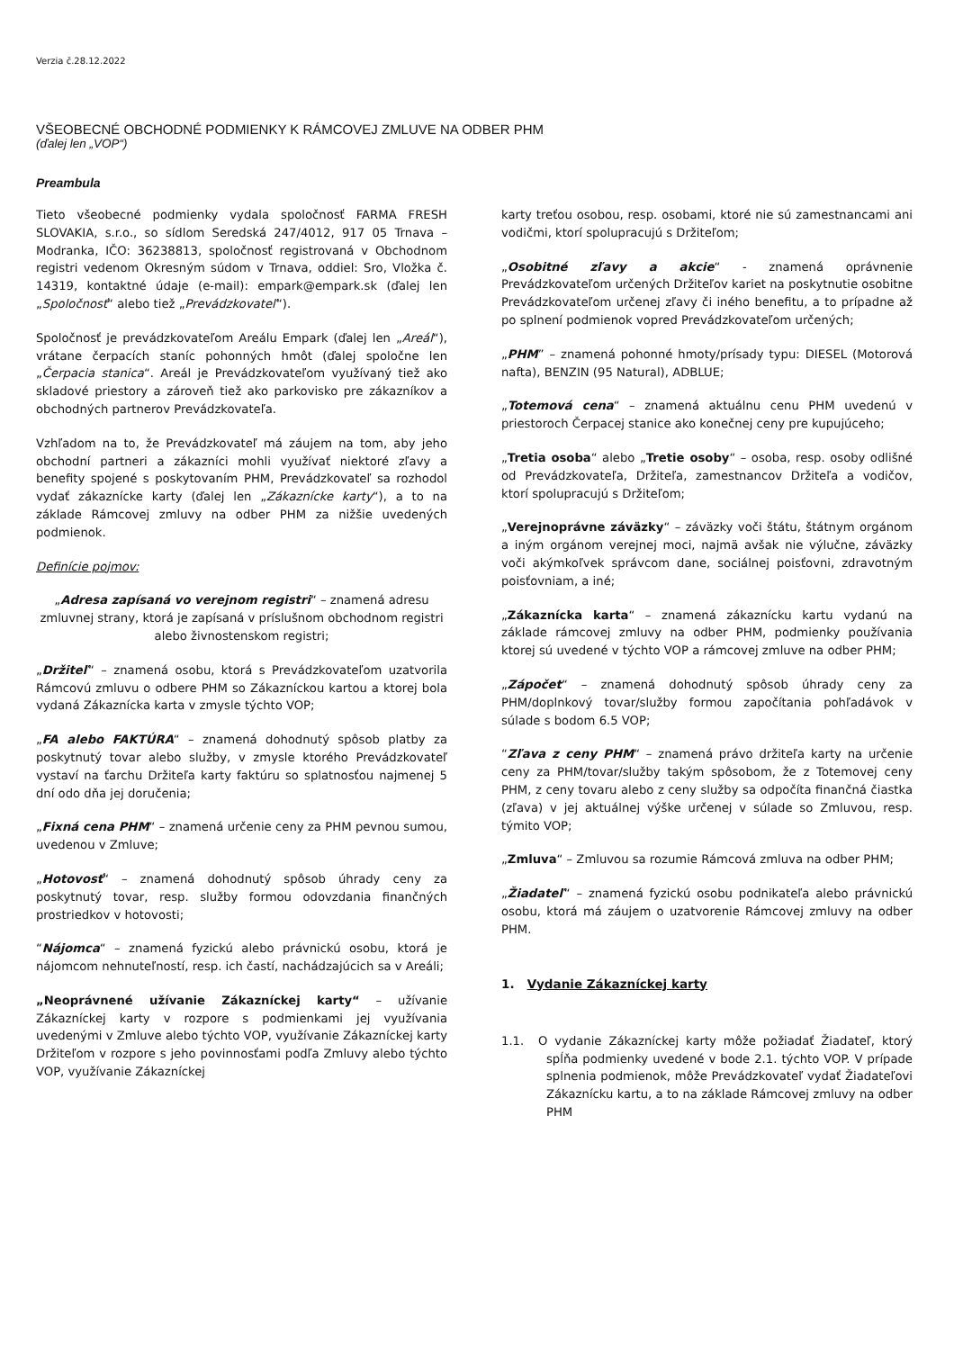Verzia č.28.12.2022
VŠEOBECNÉ OBCHODNÉ PODMIENKY K RÁMCOVEJ ZMLUVE NA ODBER PHM
(ďalej len „VOP“)
Preambula
Tieto všeobecné podmienky vydala spoločnosť FARMA FRESH SLOVAKIA, s.r.o., so sídlom Seredská 247/4012, 917 05 Trnava – Modranka, IČO: 36238813, spoločnosť registrovaná v Obchodnom registri vedenom Okresným súdom v Trnava, oddiel: Sro, Vložka č. 14319, kontaktné údaje (e-mail): empark@empark.sk (ďalej len „Spoločnosť“ alebo tiež „Prevádzkovateľ“).
Spoločnosť je prevádzkovateľom Areálu Empark (ďalej len „Areál“), vrátane čerpacích staníc pohonných hmôt (ďalej spoločne len „Čerpacia stanica“. Areál je Prevádzkovateľom využívaný tiež ako skladové priestory a zároveň tiež ako parkovisko pre zákazníkov a obchodných partnerov Prevádzkovateľa.
Vzhľadom na to, že Prevádzkovateľ má záujem na tom, aby jeho obchodní partneri a zákazníci mohli využívať niektoré zľavy a benefity spojené s poskytovaním PHM, Prevádzkovateľ sa rozhodol vydať zákaznícke karty (ďalej len „Zákaznícke karty“), a to na základe Rámcovej zmluvy na odber PHM za nižšie uvedených podmienok.
Definície pojmov:
„Adresa zapísaná vo verejnom registri“ – znamená adresu zmluvnej strany, ktorá je zapísaná v príslušnom obchodnom registri alebo živnostenskom registri;
„Držiteľ“ – znamená osobu, ktorá s Prevádzkovateľom uzatvorila Rámcovú zmluvu o odbere PHM so Zákazníckou kartou a ktorej bola vydaná Zákaznícka karta v zmysle týchto VOP;
„FA alebo FAKTÚRA“ – znamená dohodnutý spôsob platby za poskytnutý tovar alebo služby, v zmysle ktorého Prevádzkovateľ vystaví na ťarchu Držiteľa karty faktúru so splatnosťou najmenej 5 dní odo dňa jej doručenia;
„Fixná cena PHM“ – znamená určenie ceny za PHM pevnou sumou, uvedenou v Zmluve;
„Hotovosť“ – znamená dohodnutý spôsob úhrady ceny za poskytnutý tovar, resp. služby formou odovzdania finančných prostriedkov v hotovosti;
“Nájomca“ – znamená fyzickú alebo právnickú osobu, ktorá je nájomcom nehnuteľností, resp. ich častí, nachádzajúcich sa v Areáli;
„Neoprávnené užívanie Zákazníckej karty“ – užívanie Zákazníckej karty v rozpore s podmienkami jej využívania uvedenými v Zmluve alebo týchto VOP, využívanie Zákazníckej karty Držiteľom v rozpore s jeho povinnosťami podľa Zmluvy alebo týchto VOP, využívanie Zákazníckej
karty treťou osobou, resp. osobami, ktoré nie sú zamestnancami ani vodičmi, ktorí spolupracujú s Držiteľom;
„Osobitné zľavy a akcie“ - znamená oprávnenie Prevádzkovateľom určených Držiteľov kariet na poskytnutie osobitne Prevádzkovateľom určenej zľavy či iného benefitu, a to prípadne až po splnení podmienok vopred Prevádzkovateľom určených;
„PHM” – znamená pohonné hmoty/prísady typu: DIESEL (Motorová nafta), BENZIN (95 Natural), ADBLUE;
„Totemová cena“ – znamená aktuálnu cenu PHM uvedenú v priestoroch Čerpacej stanice ako konečnej ceny pre kupujúceho;
„Tretia osoba“ alebo „Tretie osoby“ – osoba, resp. osoby odlišné od Prevádzkovateľa, Držiteľa, zamestnancov Držiteľa a vodičov, ktorí spolupracujú s Držiteľom;
„Verejnoprávne záväzky“ – záväzky voči štátu, štátnym orgánom a iným orgánom verejnej moci, najmä avšak nie výlučne, záväzky voči akýmkoľvek správcom dane, sociálnej poisťovni, zdravotným poisťovniam, a iné;
„Zákaznícka karta“ – znamená zákaznícku kartu vydanú na základe rámcovej zmluvy na odber PHM, podmienky používania ktorej sú uvedené v týchto VOP a rámcovej zmluve na odber PHM;
„Zápočet“ – znamená dohodnutý spôsob úhrady ceny za PHM/doplnkový tovar/služby formou započítania pohľadávok v súlade s bodom 6.5 VOP;
“Zľava z ceny PHM“ – znamená právo držiteľa karty na určenie ceny za PHM/tovar/služby takým spôsobom, že z Totemovej ceny PHM, z ceny tovaru alebo z ceny služby sa odpočíta finančná čiastka (zľava) v jej aktuálnej výške určenej v súlade so Zmluvou, resp. týmito VOP;
„Zmluva“ – Zmluvou sa rozumie Rámcová zmluva na odber PHM;
„Žiadateľ“ – znamená fyzickú osobu podnikateľa alebo právnickú osobu, ktorá má záujem o uzatvorenie Rámcovej zmluvy na odber PHM.
1. Vydanie Zákazníckej karty
1.1. O vydanie Zákazníckej karty môže požiadať Žiadateľ, ktorý spĺňa podmienky uvedené v bode 2.1. týchto VOP. V prípade splnenia podmienok, môže Prevádzkovateľ vydať Žiadateľovi Zákaznícku kartu, a to na základe Rámcovej zmluvy na odber PHM